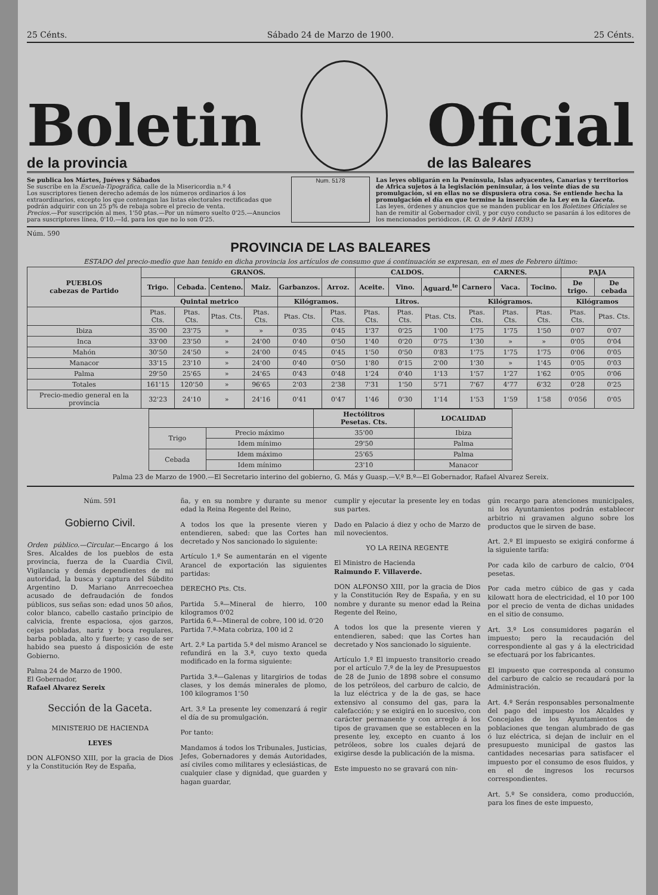25 Cénts. Sábado 24 de Marzo de 1900. 25 Cénts.
Boletin
de la provincia
Oficial
de las Baleares
Se publica los Mártes, Juéves y Sábados
Se suscribe en la Escuela-Tipográfica, calle de la Misericordia n.º 4
Los suscriptores tienen derecho además de los números ordinarios á los extraordinarios, excepto los que contengan las listas electorales rectificadas que podrán adquirir con un 25 p% de rebaja sobre el precio de venta.
Precios.—Por suscripción al mes, 1'50 ptas.—Por un número suelto 0'25.—Anuncios para suscriptores línea, 0'10.—Id. para los que no lo son 0'25.
Num. 5178 Las leyes obligarán en la Península, Islas adyacentes, Canarias y territorios de Africa sujetos á la legislación peninsular, á los veinte días de su promulgación, si en ellas no se dispusiera otra cosa. Se entiende hecha la promulgación el día en que termine la inserción de la Ley en la Gaceta.
Las leyes, órdenes y anuncios que se manden publicar en los Boletines Oficiales se han de remitir al Gobernador civil, y por cuyo conducto se pasarán á los editores de los mencionados periódicos. (R. O. de 9 Abril 1839.)
Núm. 590
PROVINCIA DE LAS BALEARES
ESTADO del precio-medio que han tenido en dicha provincia los artículos de consumo que á continuación se expresan, en el mes de Febrero último:
| PUEBLOS cabezas de Partido | GRANOS. | | | | | | CALDOS. | | | CARNES. | | | PAJA | |
| --- | --- | --- | --- | --- | --- | --- | --- | --- | --- | --- | --- | --- | --- | --- |
| | Trigo. | Cebada. | Centeno. | Maiz. | Garbanzos. | Arroz. | Aceite. | Vino. | Aguard.<sup>te</sup> | Carnero | Vaca. | Tocino. | De trigo. | De cebada |
| | Quintal metrico | | | | Kilógramos. | | Litros. | | | Kilógramos. | | | Kilógramos | |
| | Ptas. Cts. | Ptas. Cts. | Ptas. Cts. | Ptas. Cts. | Ptas. Cts. | Ptas. Cts. | Ptas. Cts. | Ptas. Cts. | Ptas. Cts. | Ptas. Cts. | Ptas. Cts. | Ptas. Cts. | Ptas. Cts. | Ptas. Cts. |
| Ibiza | 35'00 | 23'75 | » | » | 0'35 | 0'45 | 1'37 | 0'25 | 1'00 | 1'75 | 1'75 | 1'50 | 0'07 | 0'07 |
| Inca | 33'00 | 23'50 | » | 24'00 | 0'40 | 0'50 | 1'40 | 0'20 | 0'75 | 1'30 | » | » | 0'05 | 0'04 |
| Mahón | 30'50 | 24'50 | » | 24'00 | 0'45 | 0'45 | 1'50 | 0'50 | 0'83 | 1'75 | 1'75 | 1'75 | 0'06 | 0'05 |
| Manacor | 33'15 | 23'10 | » | 24'00 | 0'40 | 0'50 | 1'80 | 0'15 | 2'00 | 1'30 | » | 1'45 | 0'05 | 0'03 |
| Palma | 29'50 | 25'65 | » | 24'65 | 0'43 | 0'48 | 1'24 | 0'40 | 1'13 | 1'57 | 1'27 | 1'62 | 0'05 | 0'06 |
| Totales | 161'15 | 120'50 | » | 96'65 | 2'03 | 2'38 | 7'31 | 1'50 | 5'71 | 7'67 | 4'77 | 6'32 | 0'28 | 0'25 |
| Precio-medio general en la provincia | 32'23 | 24'10 | » | 24'16 | 0'41 | 0'47 | 1'46 | 0'30 | 1'14 | 1'53 | 1'59 | 1'58 | 0'056 | 0'05 |
| | | Hectólitros Pesetas. Cts. | LOCALIDAD |
| --- | --- | --- | --- |
| Trigo | Precio máximo | 35'00 | Ibiza |
| | Idem mínimo | 29'50 | Palma |
| Cebada | Idem máximo | 25'65 | Palma |
| | Idem mínimo | 23'10 | Manacor |
Palma 23 de Marzo de 1900.—El Secretario interino del gobierno, G. Más y Guasp.—V.º B.º—El Gobernador, Rafael Alvarez Sereix.
Núm. 591
Gobierno Civil.
Orden público.—Circular.—Encargo á los Sres. Alcaldes de los pueblos de esta provincia, fuerza de la Cuardia Civil, Vigilancia y demás dependientes de mi autoridad, la busca y captura del Súbdito Argentino D. Mariano Anrrecoechea acusado de defraudación de fondos públicos, sus señas son: edad unos 50 años, color blanco, cabello castaño principio de calvicia, frente espaciosa, ojos garzos, cejas pobladas, nariz y boca regulares, barba poblada, alto y fuerte; y caso de ser habido sea puesto á disposición de este Gobierno.
Palma 24 de Marzo de 1900.
El Gobernador,
Rafael Alvarez Sereix
Sección de la Gaceta.
MINISTERIO DE HACIENDA
LEYES
DON ALFONSO XIII, por la gracia de Dios y la Constitución Rey de España,
ña, y en su nombre y durante su menor edad la Reina Regente del Reino,
A todos los que la presente vieren y entendieren, sabed: que las Cortes han decretado y Nos sancionado lo siguiente:
Artículo 1.º Se aumentarán en el vigente Arancel de exportación las siguientes partidas:
DERECHO Pts. Cts.
Partida 5.ª—Mineral de hierro, 100 kilogramos 0'02
Partida 6.ª—Mineral de cobre, 100 id. 0'20
Partida 7.ª-Mata cobriza, 100 id 2
Art. 2.º La partida 5.ª del mismo Arancel se refundirá en la 3.ª, cuyo texto queda modificado en la forma siguiente:
Partida 3.ª—Galenas y litargirios de todas clases, y los demás minerales de plomo, 100 kilogramos 1'50
Art. 3.º La presente ley comenzará á regir el día de su promulgación.
Por tanto:
Mandamos á todos los Tribunales, Justicias, Jefes, Gobernadores y demás Autoridades, así civiles como militares y eclesiásticas, de cualquier clase y dignidad, que guarden y hagan guardar,
cumplir y ejecutar la presente ley en todas sus partes.
Dado en Palacio á diez y ocho de Marzo de mil novecientos.
YO LA REINA REGENTE
El Ministro de Hacienda
Raimundo F. Villaverde.
DON ALFONSO XIII, por la gracia de Dios y la Constitución Rey de España, y en su nombre y durante su menor edad la Reina Regente del Reino,
A todos los que la presente vieren y entendieren, sabed: que las Cortes han decretado y Nos sancionado lo siguiente.
Artículo 1.º El impuesto transitorio creado por el artículo 7.º de la ley de Presupuestos de 28 de Junio de 1898 sobre el consumo de los petróleos, del carburo de calcio, de la luz eléctrica y de la de gas, se hace extensivo al consumo del gas, para la calefacción; y se exigirá en lo sucesivo, con carácter permanente y con arreglo á los tipos de gravamen que se establecen en la presente ley, excepto en cuanto á los petróleos, sobre los cuales dejará de exigirse desde la publicación de la misma.
Este impuesto no se gravará con nin-
gún recargo para atenciones municipales, ni los Ayuntamientos podrán establecer arbitrio ni gravamen alguno sobre los productos que le sirven de base.
Art. 2.º El impuesto se exigirá conforme á la siguiente tarifa:
Por cada kilo de carburo de calcio, 0'04 pesetas.
Por cada metro cúbico de gas y cada kilowatt hora de electricidad, el 10 por 100 por el precio de venta de dichas unidades en el sitio de consumo.
Art. 3.º Los consumidores pagarán el impuesto; pero la recaudación del correspondiente al gas y á la electricidad se efectuará por los fabricantes.
El impuesto que corresponda al consumo del carburo de calcio se recaudará por la Administración.
Art. 4.º Serán responsables personalmente del pago del impuesto los Alcaldes y Concejales de los Ayuntamientos de poblaciones que tengan alumbrado de gas ó luz eléctrica, si dejan de incluir en el presupuesto municipal de gastos las cantidades necesarias para satisfacer el impuesto por el consumo de esos fluidos, y en el de ingresos los recursos correspondientes.
Art. 5.º Se considera, como producción, para los fines de este impuesto,